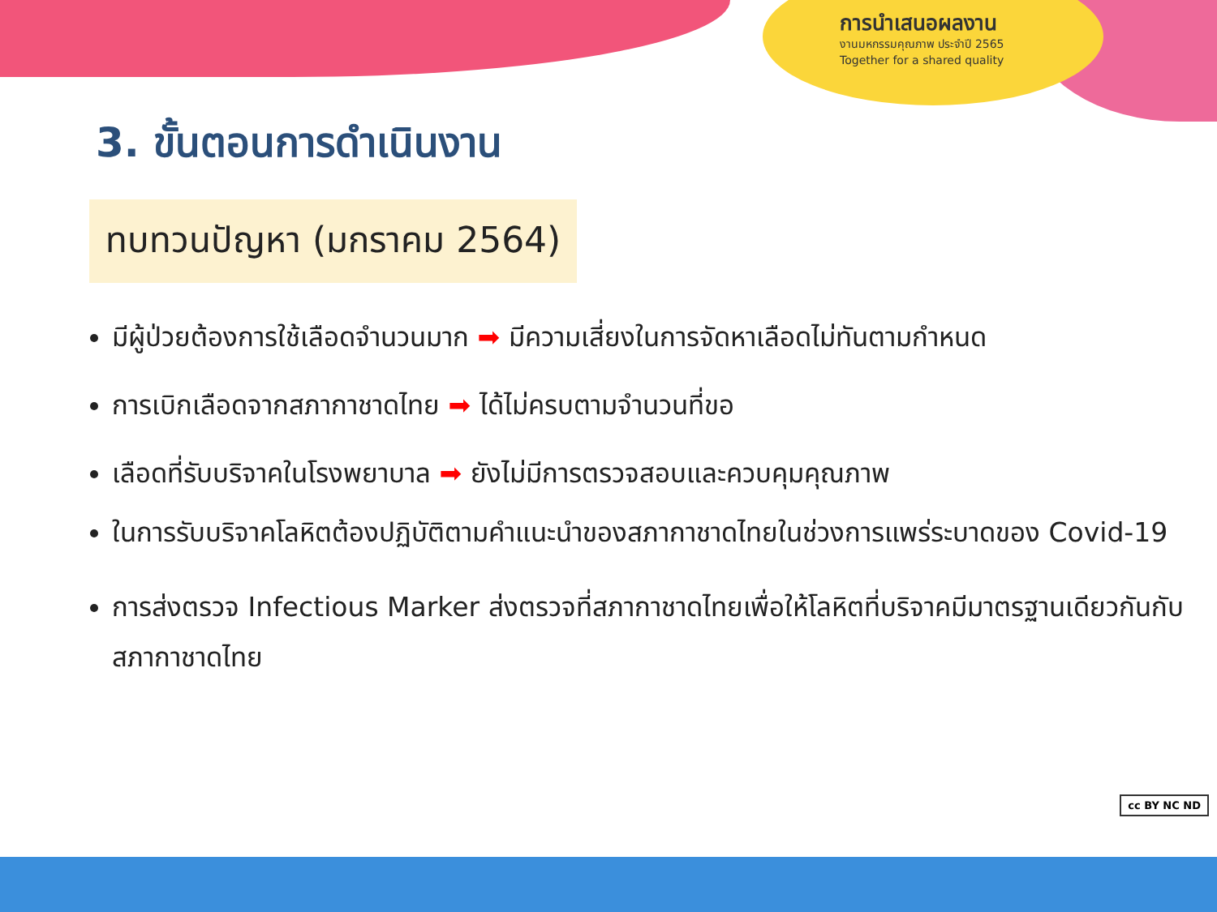การนำเสนอผลงาน
งานมหกรรมคุณภาพ ประจำปี 2565
Together for a shared quality
cc BY NC ND
3. ขั้นตอนการดำเนินงาน
ทบทวนปัญหา (มกราคม 2564)
มีผู้ป่วยต้องการใช้เลือดจำนวนมาก ➡ มีความเสี่ยงในการจัดหาเลือดไม่ทันตามกำหนด
การเบิกเลือดจากสภากาชาดไทย ➡ ได้ไม่ครบตามจำนวนที่ขอ
เลือดที่รับบริจาคในโรงพยาบาล ➡ ยังไม่มีการตรวจสอบและควบคุมคุณภาพ
ในการรับบริจาคโลหิตต้องปฏิบัติตามคำแนะนำของสภากาชาดไทยในช่วงการแพร่ระบาดของ Covid-19
การส่งตรวจ Infectious Marker ส่งตรวจที่สภากาชาดไทยเพื่อให้โลหิตที่บริจาคมีมาตรฐานเดียวกันกับสภากาชาดไทย